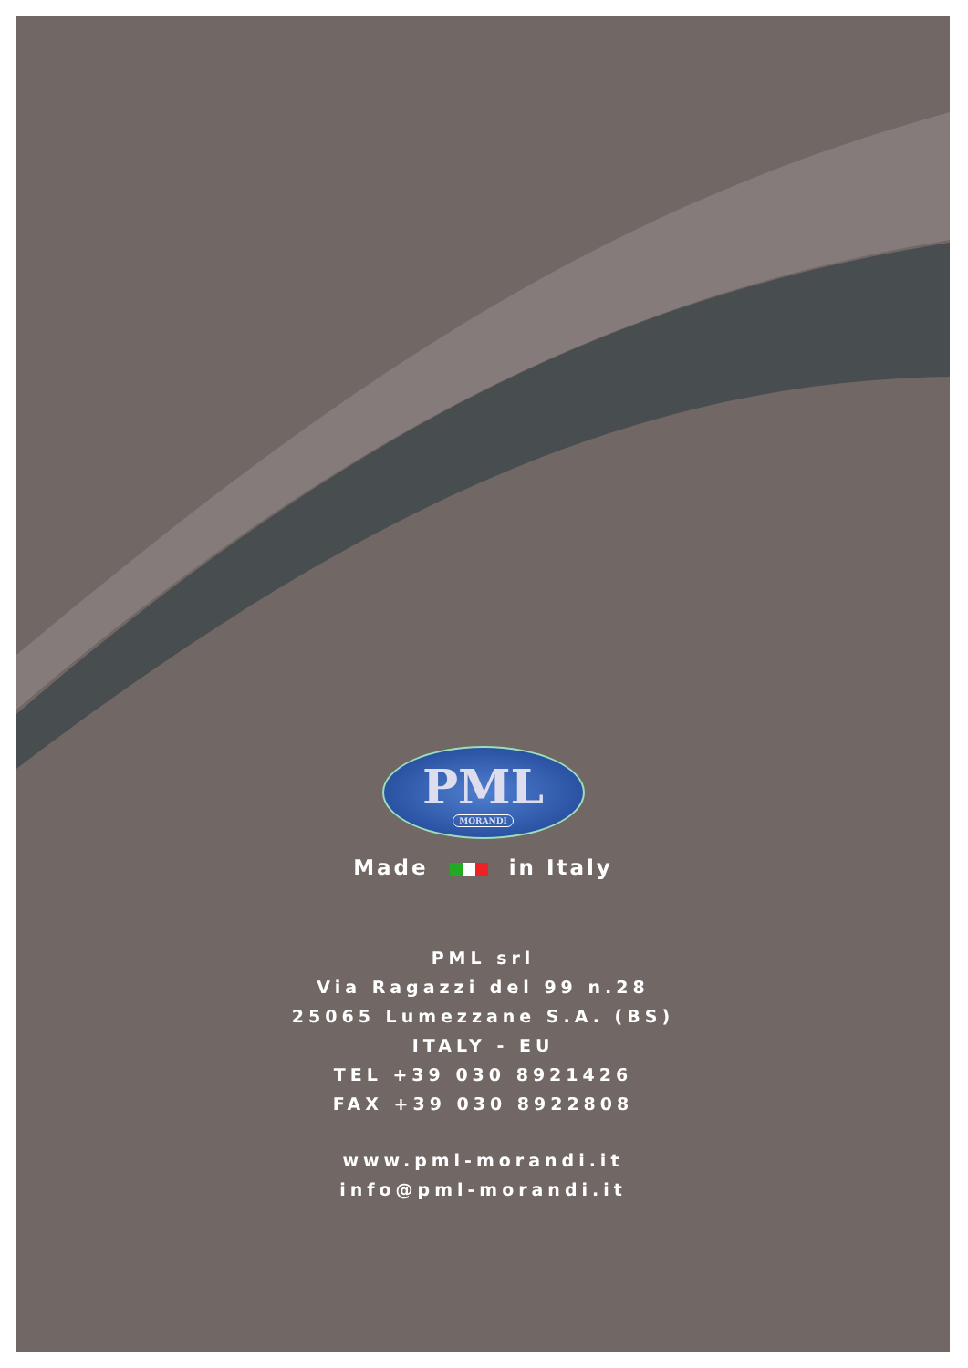PML
MORANDI
Made in Italy
PML srl
Via Ragazzi del 99 n.28
25065 Lumezzane S.A. (BS)
ITALY - EU
TEL +39 030 8921426
FAX +39 030 8922808
www.pml-morandi.it
info@pml-morandi.it